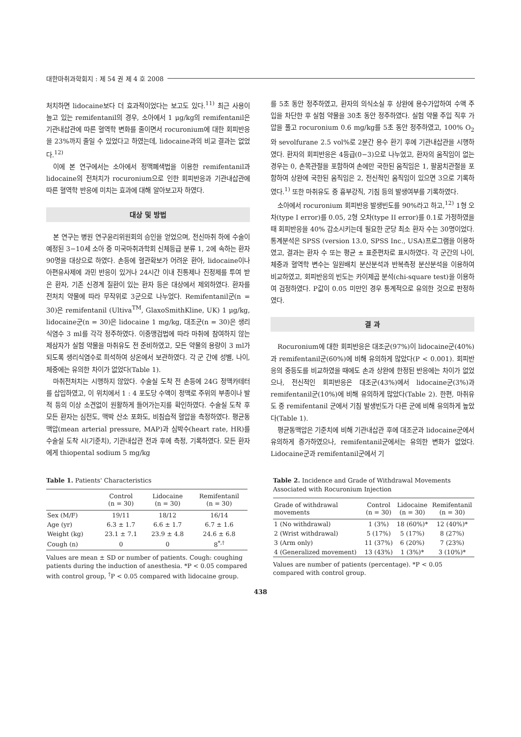대한마취과학회지 : 제 54 권 제 4 호 2008
처치하면 lidocaine보다 더 효과적이었다는 보고도 있다.<sup>11)</sup> 최근 사용이 늘고 있는 remifentanil의 경우, 소아에서 1 μg/kg의 remifentanil은 기관내삽관에 따른 혈역학 변화를 줄이면서 rocuronium에 대한 회피반응을 23%까지 줄일 수 있었다고 하였는데, lidocaine과의 비교 결과는 없었다.<sup>12)</sup>
이에 본 연구에서는 소아에서 정맥폐색법을 이용한 remifentanil과 lidocaine의 전처치가 rocuronium으로 인한 회피반응과 기관내삽관에 따른 혈역학 반응에 미치는 효과에 대해 알아보고자 하였다.
대상 및 방법
본 연구는 병원 연구윤리위원회의 승인을 얻었으며, 전신마취 하에 수술이 예정된 3−10세 소아 중 미국마취과학회 신체등급 분류 1, 2에 속하는 환자 90명을 대상으로 하였다. 손등에 혈관확보가 어려운 환아, lidocaine이나 아편유사제에 과민 반응이 있거나 24시간 이내 진통제나 진정제를 투여 받은 환자, 기존 신경계 질환이 있는 환자 등은 대상에서 제외하였다. 환자를 전처치 약물에 따라 무작위로 3군으로 나누었다. Remifentanil군(n = 30)은 remifentanil (Ultiva<sup>TM</sup>, GlaxoSmithKline, UK) 1 μg/kg, lidocaine군(n = 30)은 lidocaine 1 mg/kg, 대조군(n = 30)은 생리식염수 3 ml를 각각 정주하였다. 이중맹검법에 따라 마취에 참여하지 않는 제삼자가 실험 약물을 마취유도 전 준비하였고, 모든 약물의 용량이 3 ml가 되도록 생리식염수로 희석하여 상온에서 보관하였다. 각 군 간에 성별, 나이, 체중에는 유의한 차이가 없었다(Table 1).
마취전처치는 시행하지 않았다. 수술실 도착 전 손등에 24G 정맥카테터를 삽입하였고, 이 위치에서 1 : 4 포도당 수액이 정맥로 주위의 부종이나 발적 등의 이상 소견없이 원활하게 들어가는지를 확인하였다. 수술실 도착 후 모든 환자는 심전도, 맥박 산소 포화도, 비침습적 혈압을 측정하였다. 평균동맥압(mean arterial pressure, MAP)과 심박수(heart rate, HR)를 수술실 도착 시(기준치), 기관내삽관 전과 후에 측정, 기록하였다. 모든 환자에게 thiopental sodium 5 mg/kg
를 5초 동안 정주하였고, 환자의 의식소실 후 상완에 용수가압하여 수액 주입을 차단한 후 실험 약물을 30초 동안 정주하였다. 실험 약물 주입 직후 가압을 풀고 rocuronium 0.6 mg/kg를 5초 동안 정주하였고, 100% O<sub>2</sub>와 sevolfurane 2.5 vol%로 2분간 용수 환기 후에 기관내삽관을 시행하였다. 환자의 회피반응은 4등급(0−3)으로 나누었고, 환자의 움직임이 없는 경우는 0, 손목관절을 포함하여 손에만 국한된 움직임은 1, 팔꿈치관절을 포함하여 상완에 국한된 움직임은 2, 전신적인 움직임이 있으면 3으로 기록하였다.<sup>1)</sup> 또한 마취유도 중 흉부강직, 기침 등의 발생여부를 기록하였다.
소아에서 rocuronium 회피반응 발생빈도를 90%라고 하고,<sup>12)</sup> 1형 오차(type I error)를 0.05, 2형 오차(type II error)를 0.1로 가정하였을 때 회피반응을 40% 감소시키는데 필요한 군당 최소 환자 수는 30명이었다. 통계분석은 SPSS (version 13.0, SPSS Inc., USA)프로그램을 이용하였고, 결과는 환자 수 또는 평균 ± 표준편차로 표시하였다. 각 군간의 나이, 체중과 혈역학 변수는 일원배치 분산분석과 반복측정 분산분석을 이용하여 비교하였고, 회피반응의 빈도는 카이제곱 분석(chi-square test)을 이용하여 검정하였다. P값이 0.05 미만인 경우 통계적으로 유의한 것으로 판정하였다.
결 과
Rocuronium에 대한 회피반응은 대조군(97%)이 lidocaine군(40%)과 remifentanil군(60%)에 비해 유의하게 많았다(P < 0.001). 회피반응의 중등도를 비교하였을 때에도 손과 상완에 한정된 반응에는 차이가 없었으나, 전신적인 회피반응은 대조군(43%)에서 lidocaine군(3%)과 remifentanil군(10%)에 비해 유의하게 많았다(Table 2). 한편, 마취유도 중 remifentanil 군에서 기침 발생빈도가 다른 군에 비해 유의하게 높았다(Table 1).
평균동맥압은 기준치에 비해 기관내삽관 후에 대조군과 lidocaine군에서 유의하게 증가하였으나, remifentanil군에서는 유의한 변화가 없었다. Lidocaine군과 remifentanil군에서 기
Table 1. Patients' Characteristics
| | Control (n = 30) | Lidocaine (n = 30) | Remifentanil (n = 30) |
| --- | --- | --- | --- |
| Sex (M/F) | 19/11 | 18/12 | 16/14 |
| Age (yr) | 6.3 ± 1.7 | 6.6 ± 1.7 | 6.7 ± 1.6 |
| Weight (kg) | 23.1 ± 7.1 | 23.9 ± 4.8 | 24.6 ± 6.8 |
| Cough (n) | 0 | 0 | 8<sup>*,†</sup> |
Values are mean ± SD or number of patients. Cough: coughing patients during the induction of anesthesia. *P < 0.05 compared with control group, <sup>†</sup>P < 0.05 compared with lidocaine group.
Table 2. Incidence and Grade of Withdrawal Movements Associated with Rocuronium Injection
| Grade of withdrawal movements | Control (n = 30) | Lidocaine (n = 30) | Remifentanil (n = 30) |
| --- | --- | --- | --- |
| 1 (No withdrawal) | 1 (3%) | 18 (60%)* | 12 (40%)* |
| 2 (Wrist withdrawal) | 5 (17%) | 5 (17%) | 8 (27%) |
| 3 (Arm only) | 11 (37%) | 6 (20%) | 7 (23%) |
| 4 (Generalized movement) | 13 (43%) | 1 (3%)* | 3 (10%)* |
Values are number of patients (percentage). *P < 0.05 compared with control group.
438